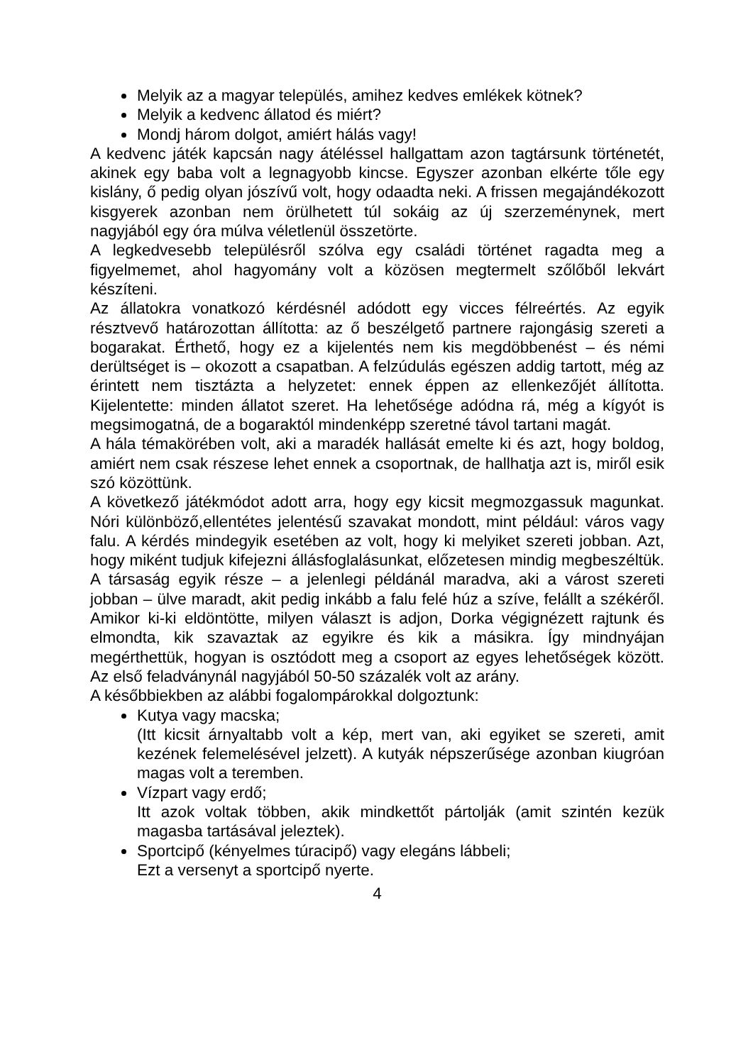Melyik az a magyar település, amihez kedves emlékek kötnek?
Melyik a kedvenc állatod és miért?
Mondj három dolgot, amiért hálás vagy!
A kedvenc játék kapcsán nagy átéléssel hallgattam azon tagtársunk történetét, akinek egy baba volt a legnagyobb kincse. Egyszer azonban elkérte tőle egy kislány, ő pedig olyan jószívű volt, hogy odaadta neki. A frissen megajándékozott kisgyerek azonban nem örülhetett túl sokáig az új szerzeménynek, mert nagyjából egy óra múlva véletlenül összetörte.
A legkedvesebb településről szólva egy családi történet ragadta meg a figyelmemet, ahol hagyomány volt a közösen megtermelt szőlőből lekvárt készíteni.
Az állatokra vonatkozó kérdésnél adódott egy vicces félreértés. Az egyik résztvevő határozottan állította: az ő beszélgető partnere rajongásig szereti a bogarakat. Érthető, hogy ez a kijelentés nem kis megdöbbenést – és némi derültséget is – okozott a csapatban. A felzúdulás egészen addig tartott, még az érintett nem tisztázta a helyzetet: ennek éppen az ellenkezőjét állította. Kijelentette: minden állatot szeret. Ha lehetősége adódna rá, még a kígyót is megsimogatná, de a bogaraktól mindenképp szeretné távol tartani magát.
A hála témakörében volt, aki a maradék hallását emelte ki és azt, hogy boldog, amiért nem csak részese lehet ennek a csoportnak, de hallhatja azt is, miről esik szó közöttünk.
A következő játékmódot adott arra, hogy egy kicsit megmozgassuk magunkat. Nóri különböző,ellentétes jelentésű szavakat mondott, mint például: város vagy falu. A kérdés mindegyik esetében az volt, hogy ki melyiket szereti jobban. Azt, hogy miként tudjuk kifejezni állásfoglalásunkat, előzetesen mindig megbeszéltük. A társaság egyik része – a jelenlegi példánál maradva, aki a várost szereti jobban – ülve maradt, akit pedig inkább a falu felé húz a szíve, felállt a székéről. Amikor ki-ki eldöntötte, milyen választ is adjon, Dorka végignézett rajtunk és elmondta, kik szavaztak az egyikre és kik a másikra. Így mindnyájan megérthettük, hogyan is osztódott meg a csoport az egyes lehetőségek között. Az első feladványnál nagyjából 50-50 százalék volt az arány.
A későbbiekben az alábbi fogalompárokkal dolgoztunk:
Kutya vagy macska;
(Itt kicsit árnyaltabb volt a kép, mert van, aki egyiket se szereti, amit kezének felemelésével jelzett). A kutyák népszerűsége azonban kiugróan magas volt a teremben.
Vízpart vagy erdő;
Itt azok voltak többen, akik mindkettőt pártolják (amit szintén kezük magasba tartásával jeleztek).
Sportcipő (kényelmes túracipő) vagy elegáns lábbeli;
Ezt a versenyt a sportcipő nyerte.
4